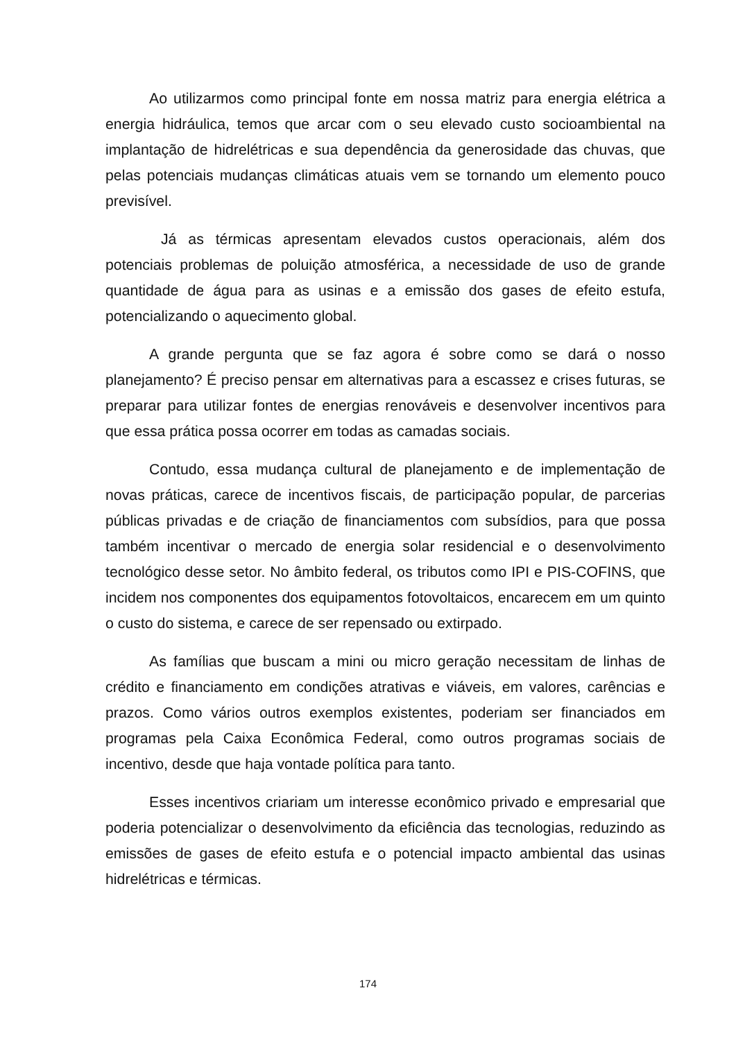Ao utilizarmos como principal fonte em nossa matriz para energia elétrica a energia hidráulica, temos que arcar com o seu elevado custo socioambiental na implantação de hidrelétricas e sua dependência da generosidade das chuvas, que pelas potenciais mudanças climáticas atuais vem se tornando um elemento pouco previsível.
Já as térmicas apresentam elevados custos operacionais, além dos potenciais problemas de poluição atmosférica, a necessidade de uso de grande quantidade de água para as usinas e a emissão dos gases de efeito estufa, potencializando o aquecimento global.
A grande pergunta que se faz agora é sobre como se dará o nosso planejamento? É preciso pensar em alternativas para a escassez e crises futuras, se preparar para utilizar fontes de energias renováveis e desenvolver incentivos para que essa prática possa ocorrer em todas as camadas sociais.
Contudo, essa mudança cultural de planejamento e de implementação de novas práticas, carece de incentivos fiscais, de participação popular, de parcerias públicas privadas e de criação de financiamentos com subsídios, para que possa também incentivar o mercado de energia solar residencial e o desenvolvimento tecnológico desse setor. No âmbito federal, os tributos como IPI e PIS-COFINS, que incidem nos componentes dos equipamentos fotovoltaicos, encarecem em um quinto o custo do sistema, e carece de ser repensado ou extirpado.
As famílias que buscam a mini ou micro geração necessitam de linhas de crédito e financiamento em condições atrativas e viáveis, em valores, carências e prazos. Como vários outros exemplos existentes, poderiam ser financiados em programas pela Caixa Econômica Federal, como outros programas sociais de incentivo, desde que haja vontade política para tanto.
Esses incentivos criariam um interesse econômico privado e empresarial que poderia potencializar o desenvolvimento da eficiência das tecnologias, reduzindo as emissões de gases de efeito estufa e o potencial impacto ambiental das usinas hidrelétricas e térmicas.
174